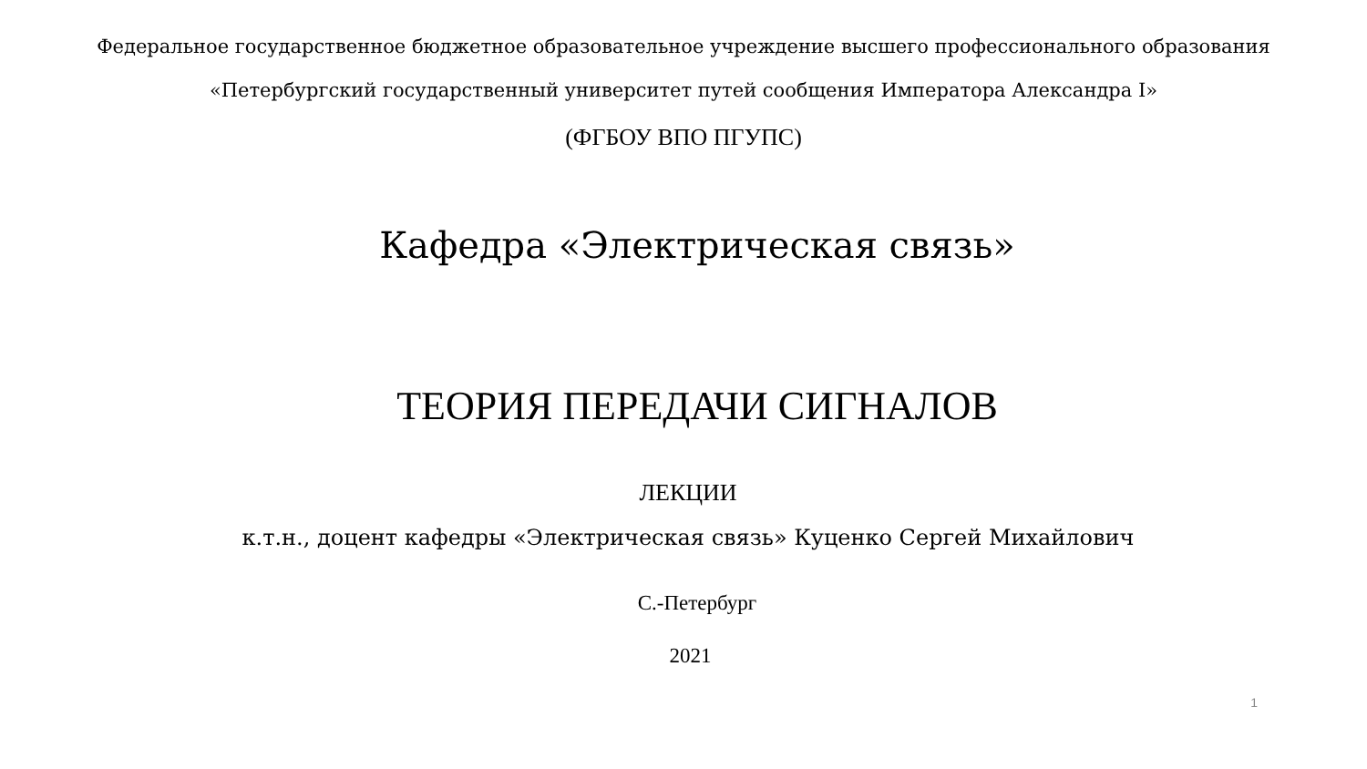Федеральное государственное бюджетное образовательное учреждение высшего профессионального образования
«Петербургский государственный университет путей сообщения Императора Александра I»
(ФГБОУ ВПО ПГУПС)
Кафедра «Электрическая связь»
ТЕОРИЯ ПЕРЕДАЧИ СИГНАЛОВ
ЛЕКЦИИ
к.т.н., доцент кафедры «Электрическая связь» Куценко Сергей Михайлович
С.-Петербург
2021
1